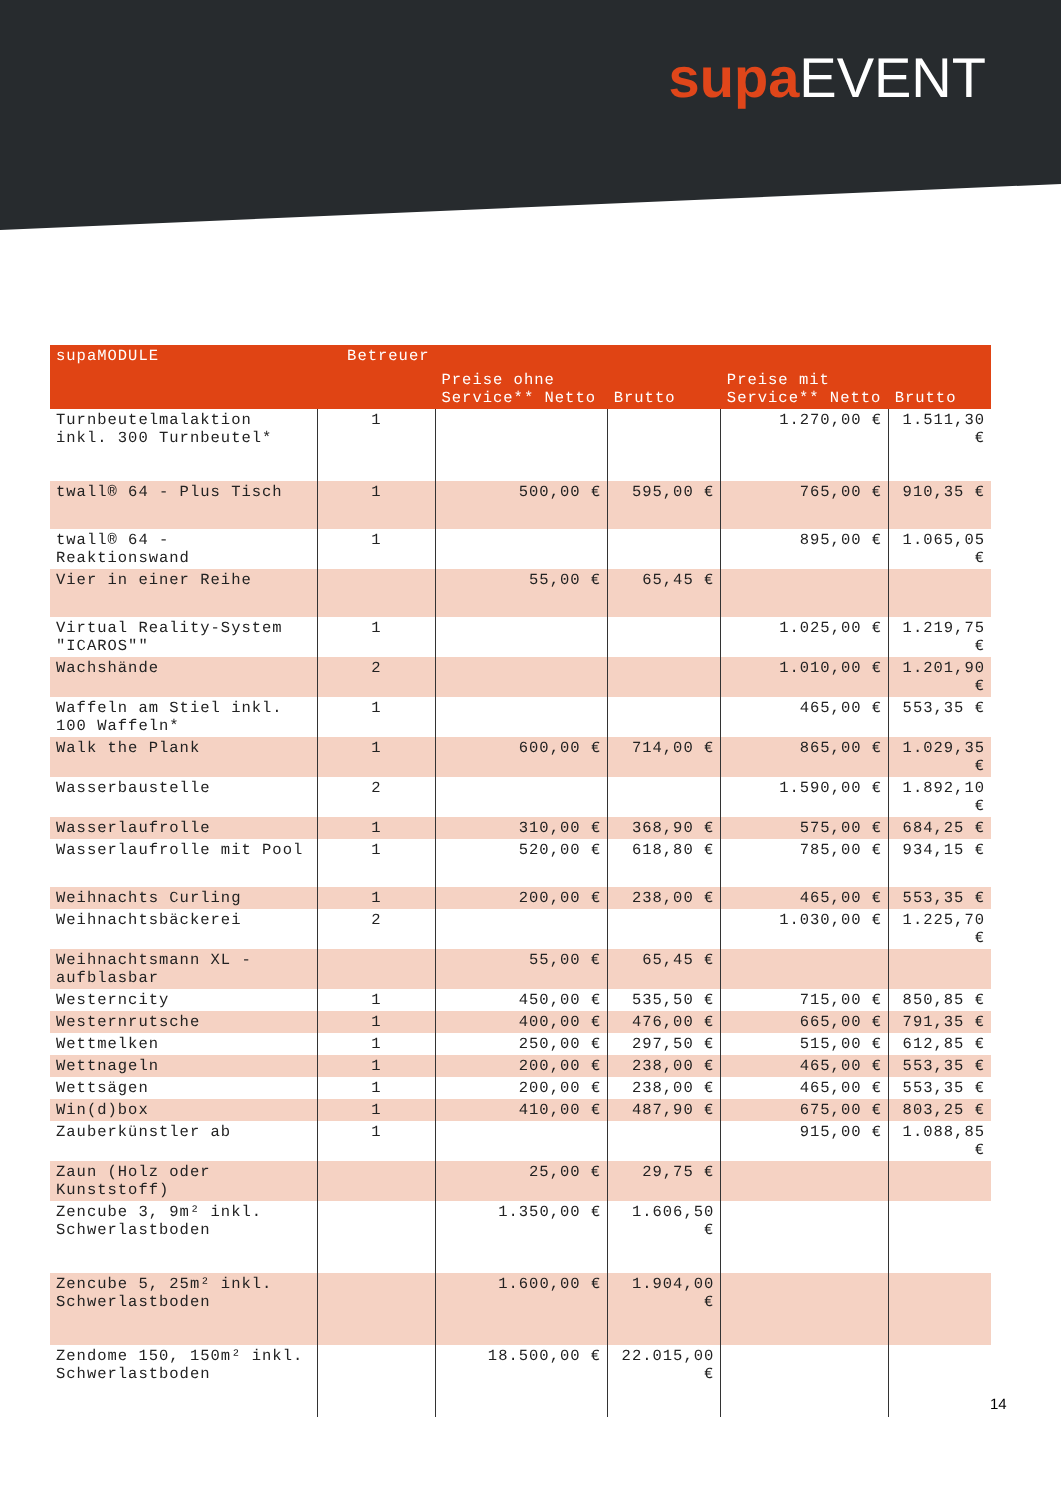supa EVENT
| supaMODULE | Betreuer | Preise ohne Service** Netto | Brutto | Preise mit Service** Netto | Brutto |
| --- | --- | --- | --- | --- | --- |
| Turnbeutelmalaktion inkl. 300 Turnbeutel* | 1 | | | 1.270,00 € | 1.511,30 € |
| twall® 64 - Plus Tisch | 1 | 500,00 € | 595,00 € | 765,00 € | 910,35 € |
| twall® 64 - Reaktionswand | 1 | | | 895,00 € | 1.065,05 € |
| Vier in einer Reihe | | 55,00 € | 65,45 € | | |
| Virtual Reality-System "ICAROS"" | 1 | | | 1.025,00 € | 1.219,75 € |
| Wachshände | 2 | | | 1.010,00 € | 1.201,90 € |
| Waffeln am Stiel inkl. 100 Waffeln* | 1 | | | 465,00 € | 553,35 € |
| Walk the Plank | 1 | 600,00 € | 714,00 € | 865,00 € | 1.029,35 € |
| Wasserbaustelle | 2 | | | 1.590,00 € | 1.892,10 € |
| Wasserlaufrolle | 1 | 310,00 € | 368,90 € | 575,00 € | 684,25 € |
| Wasserlaufrolle mit Pool | 1 | 520,00 € | 618,80 € | 785,00 € | 934,15 € |
| Weihnachts Curling | 1 | 200,00 € | 238,00 € | 465,00 € | 553,35 € |
| Weihnachtsbäckerei | 2 | | | 1.030,00 € | 1.225,70 € |
| Weihnachtsmann XL - aufblasbar | | 55,00 € | 65,45 € | | |
| Westerncity | 1 | 450,00 € | 535,50 € | 715,00 € | 850,85 € |
| Westernrutsche | 1 | 400,00 € | 476,00 € | 665,00 € | 791,35 € |
| Wettmelken | 1 | 250,00 € | 297,50 € | 515,00 € | 612,85 € |
| Wettnageln | 1 | 200,00 € | 238,00 € | 465,00 € | 553,35 € |
| Wettsägen | 1 | 200,00 € | 238,00 € | 465,00 € | 553,35 € |
| Win(d)box | 1 | 410,00 € | 487,90 € | 675,00 € | 803,25 € |
| Zauberkünstler ab | 1 | | | 915,00 € | 1.088,85 € |
| Zaun (Holz oder Kunststoff) | | 25,00 € | 29,75 € | | |
| Zencube 3, 9m² inkl. Schwerlastboden | | 1.350,00 € | 1.606,50 € | | |
| Zencube 5, 25m² inkl. Schwerlastboden | | 1.600,00 € | 1.904,00 € | | |
| Zendome 150, 150m² inkl. Schwerlastboden | | 18.500,00 € | 22.015,00 € | | |
14